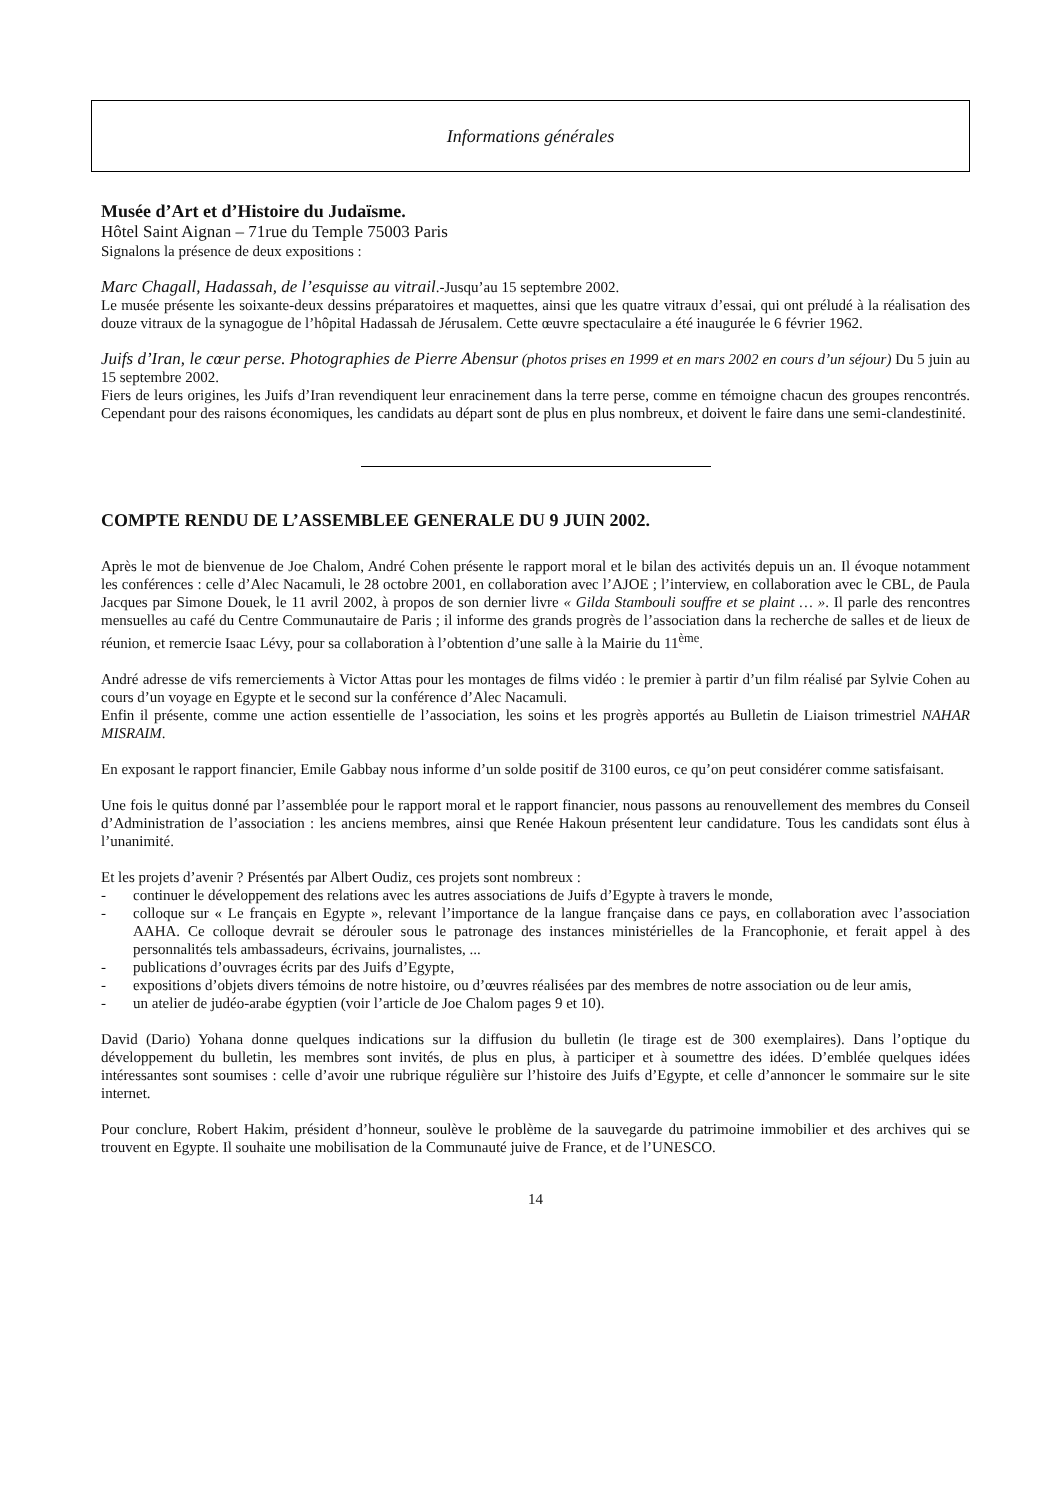Informations générales
Musée d’Art et d’Histoire du Judaïsme.
Hôtel Saint Aignan – 71rue du Temple 75003 Paris
Signalons la présence de deux expositions :
Marc Chagall, Hadassah, de l’esquisse au vitrail.-Jusqu’au 15 septembre 2002.
Le musée présente les soixante-deux dessins préparatoires et maquettes, ainsi que les quatre vitraux d’essai, qui ont préludé à la réalisation des douze vitraux de la synagogue de l’hôpital Hadassah de Jérusalem. Cette œuvre spectaculaire a été inaugurée le 6 février 1962.
Juifs d’Iran, le cœur perse. Photographies de Pierre Abensur (photos prises en 1999 et en mars 2002 en cours d’un séjour) Du 5 juin au 15 septembre 2002.
Fiers de leurs origines, les Juifs d’Iran revendiquent leur enracinement dans la terre perse, comme en témoigne chacun des groupes rencontrés. Cependant pour des raisons économiques, les candidats au départ sont de plus en plus nombreux, et doivent le faire dans une semi-clandestinité.
COMPTE RENDU DE L’ASSEMBLEE GENERALE DU 9 JUIN 2002.
Après le mot de bienvenue de Joe Chalom, André Cohen présente le rapport moral et le bilan des activités depuis un an. Il évoque notamment les conférences : celle d’Alec Nacamuli, le 28 octobre 2001, en collaboration avec l’AJOE ; l’interview, en collaboration avec le CBL, de Paula Jacques par Simone Douek, le 11 avril 2002, à propos de son dernier livre « Gilda Stambouli souffre et se plaint … ». Il parle des rencontres mensuelles au café du Centre Communautaire de Paris ; il informe des grands progrès de l’association dans la recherche de salles et de lieux de réunion, et remercie Isaac Lévy, pour sa collaboration à l’obtention d’une salle à la Mairie du 11<sup>ème</sup>.
André adresse de vifs remerciements à Victor Attas pour les montages de films vidéo : le premier à partir d’un film réalisé par Sylvie Cohen au cours d’un voyage en Egypte et le second sur la conférence d’Alec Nacamuli.
Enfin il présente, comme une action essentielle de l’association, les soins et les progrès apportés au Bulletin de Liaison trimestriel NAHAR MISRAIM.
En exposant le rapport financier, Emile Gabbay nous informe d’un solde positif de 3100 euros, ce qu’on peut considérer comme satisfaisant.
Une fois le quitus donné par l’assemblée pour le rapport moral et le rapport financier, nous passons au renouvellement des membres du Conseil d’Administration de l’association : les anciens membres, ainsi que Renée Hakoun présentent leur candidature. Tous les candidats sont élus à l’unanimité.
Et les projets d’avenir ? Présentés par Albert Oudiz, ces projets sont nombreux :
- continuer le développement des relations avec les autres associations de Juifs d’Egypte à travers le monde,
- colloque sur « Le français en Egypte », relevant l’importance de la langue française dans ce pays, en collaboration avec l’association AAHA. Ce colloque devrait se dérouler sous le patronage des instances ministérielles de la Francophonie, et ferait appel à des personnalités tels ambassadeurs, écrivains, journalistes, ...
- publications d’ouvrages écrits par des Juifs d’Egypte,
- expositions d’objets divers témoins de notre histoire, ou d’œuvres réalisées par des membres de notre association ou de leur amis,
- un atelier de judéo-arabe égyptien (voir l’article de Joe Chalom pages 9 et 10).
David (Dario) Yohana donne quelques indications sur la diffusion du bulletin (le tirage est de 300 exemplaires). Dans l’optique du développement du bulletin, les membres sont invités, de plus en plus, à participer et à soumettre des idées. D’emblée quelques idées intéressantes sont soumises : celle d’avoir une rubrique régulière sur l’histoire des Juifs d’Egypte, et celle d’annoncer le sommaire sur le site internet.
Pour conclure, Robert Hakim, président d’honneur, soulève le problème de la sauvegarde du patrimoine immobilier et des archives qui se trouvent en Egypte. Il souhaite une mobilisation de la Communauté juive de France, et de l’UNESCO.
14